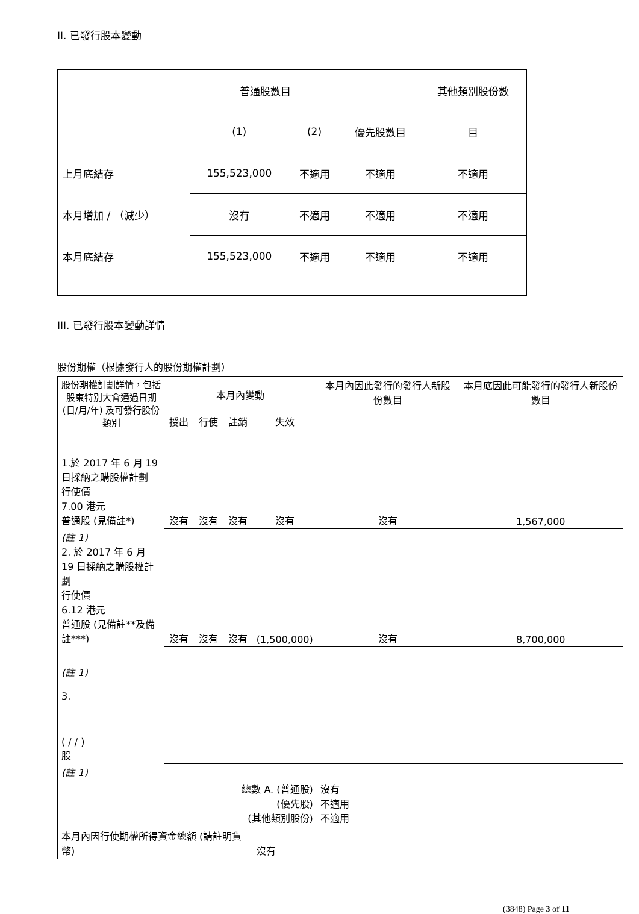II. 已發行股本變動
| | 普通股數目 | | | 其他類別股份數 |
| | (1) | (2) | 優先股數目 | 目 |
| 上月底結存 | 155,523,000 | 不適用 | 不適用 | 不適用 |
| 本月增加 / （減少） | 沒有 | 不適用 | 不適用 | 不適用 |
| 本月底結存 | 155,523,000 | 不適用 | 不適用 | 不適用 |
III. 已發行股本變動詳情
股份期權（根據發行人的股份期權計劃）
| 股份期權計劃詳情，包括股東特別大會通過日期 (日/月/年) 及可發行股份類別 | 本月內變動 | | | | 本月內因此發行的發行人新股份數目 | 本月底因此可能發行的發行人新股份數目 |
| | 授出 | 行使 | 註銷 | 失效 | | |
| 1.於 2017 年 6 月 19 日採納之購股權計劃 行使價 7.00 港元 普通股 (見備註*) | 沒有 | 沒有 | 沒有 | 沒有 | 沒有 | 1,567,000 |
| (註 1) 2. 於 2017 年 6 月 19 日採納之購股權計劃 行使價 6.12 港元 普通股 (見備註**及備註***) | 沒有 | 沒有 | 沒有 | (1,500,000) | 沒有 | 8,700,000 |
| (註 1) 3. ( / / ) 股 | | | | | | |
| (註 1) | | | | | | |
| 總數 A. (普通股) (優先股) (其他類別股份) | | | | | 沒有 不適用 不適用 | |
| 本月內因行使期權所得資金總額 (請註明貨幣) | | | | 沒有 | | |
(3848) Page 3 of 11